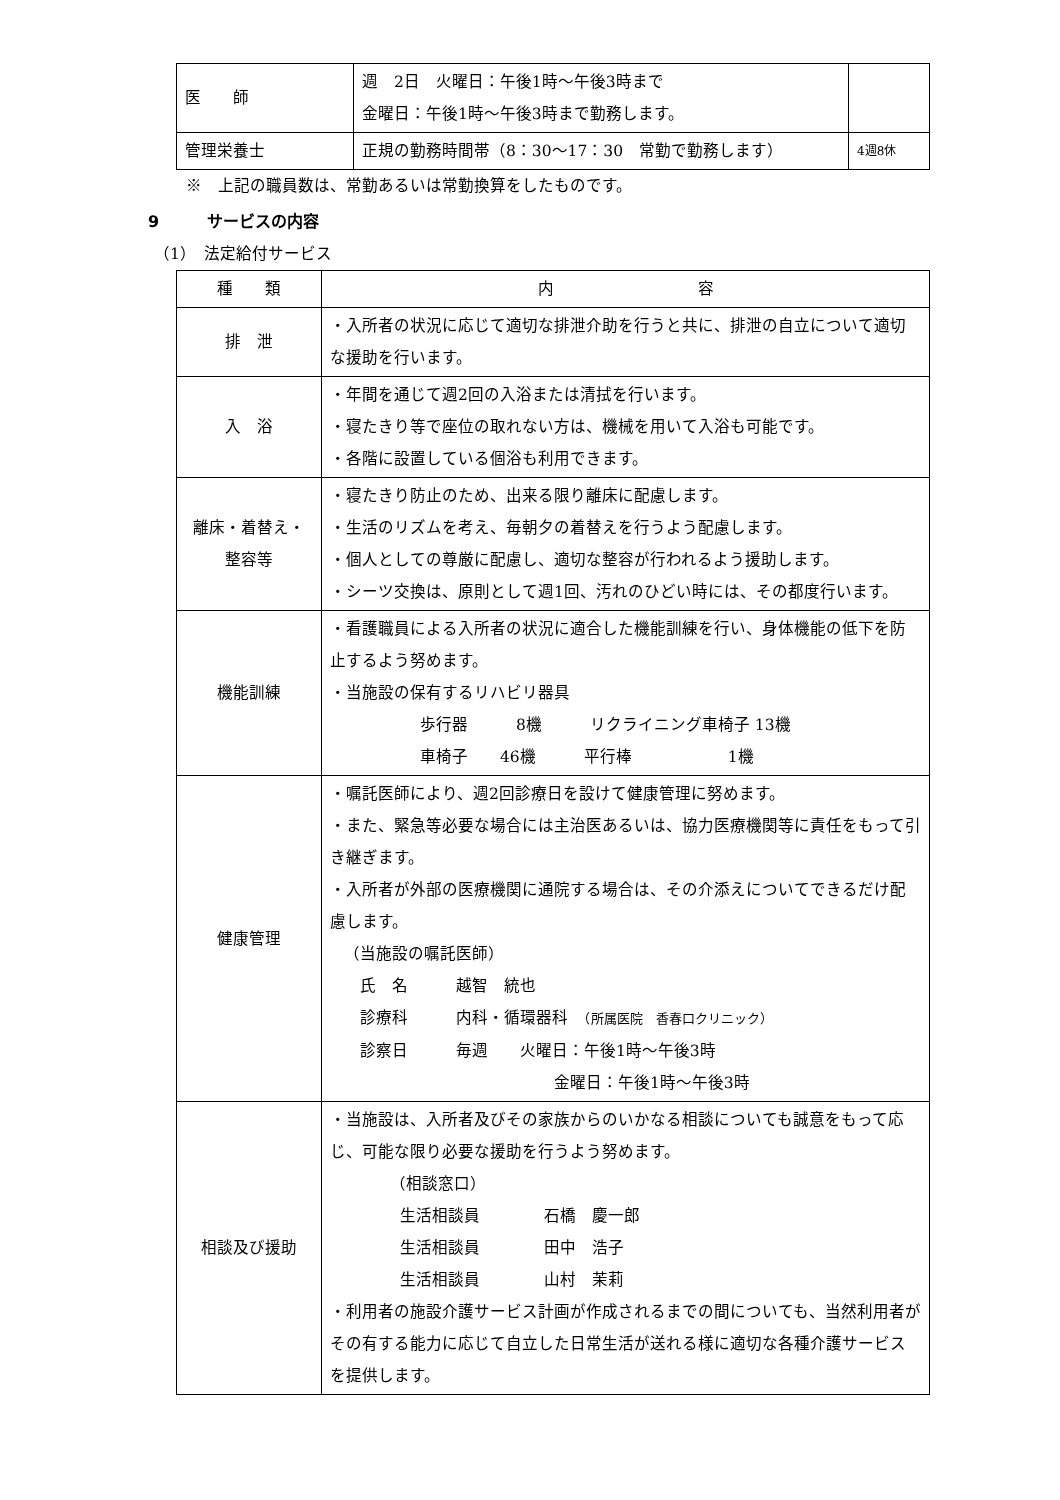| 医 師 | 週 2日 火曜日：午後1時～午後3時まで 金曜日：午後1時～午後3時まで勤務します。 | |
| 管理栄養士 | 正規の勤務時間帯（8：30～17：30 常勤で勤務します） | 4週8休 |
※　上記の職員数は、常勤あるいは常勤換算をしたものです。
9　　　サービスの内容
（1）　法定給付サービス
| 種 類 | 内 容 |
| --- | --- |
| 排 泄 | ・入所者の状況に応じて適切な排泄介助を行うと共に、排泄の自立について適切な援助を行います。 |
| 入 浴 | ・年間を通じて週2回の入浴または清拭を行います。 ・寝たきり等で座位の取れない方は、機械を用いて入浴も可能です。 ・各階に設置している個浴も利用できます。 |
| 離床・着替え・ 整容等 | ・寝たきり防止のため、出来る限り離床に配慮します。 ・生活のリズムを考え、毎朝夕の着替えを行うよう配慮します。 ・個人としての尊厳に配慮し、適切な整容が行われるよう援助します。 ・シーツ交換は、原則として週1回、汚れのひどい時には、その都度行います。 |
| 機能訓練 | ・看護職員による入所者の状況に適合した機能訓練を行い、身体機能の低下を防止するよう努めます。 ・当施設の保有するリハビリ器具 歩行器 8機 リクライニング車椅子 13機 車椅子 46機 平行棒 1機 |
| 健康管理 | ・嘱託医師により、週2回診療日を設けて健康管理に努めます。 ・また、緊急等必要な場合には主治医あるいは、協力医療機関等に責任をもって引き継ぎます。 ・入所者が外部の医療機関に通院する場合は、その介添えについてできるだけ配慮します。 （当施設の嘱託医師） 氏 名 越智 統也 診療科 内科・循環器科 （所属医院 香春口クリニック） 診察日 毎週 火曜日：午後1時～午後3時 金曜日：午後1時～午後3時 |
| 相談及び援助 | ・当施設は、入所者及びその家族からのいかなる相談についても誠意をもって応じ、可能な限り必要な援助を行うよう努めます。 （相談窓口） 生活相談員 石橋 慶一郎 生活相談員 田中 浩子 生活相談員 山村 茉莉 ・利用者の施設介護サービス計画が作成されるまでの間についても、当然利用者がその有する能力に応じて自立した日常生活が送れる様に適切な各種介護サービスを提供します。 |